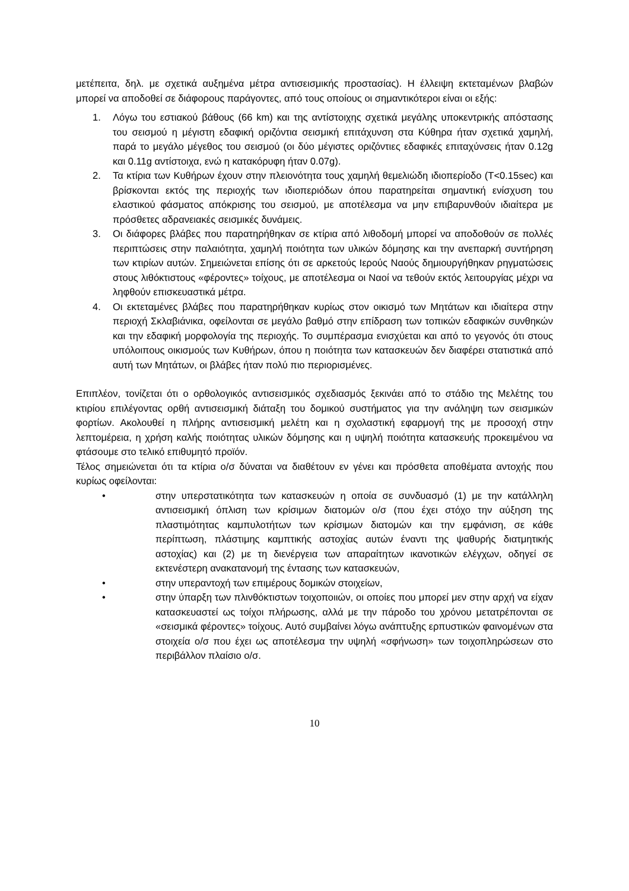μετέπειτα, δηλ. με σχετικά αυξημένα μέτρα αντισεισμικής προστασίας). Η έλλειψη εκτεταμένων βλαβών μπορεί να αποδοθεί σε διάφορους παράγοντες, από τους οποίους οι σημαντικότεροι είναι οι εξής:
1. Λόγω του εστιακού βάθους (66 km) και της αντίστοιχης σχετικά μεγάλης υποκεντρικής απόστασης του σεισμού η μέγιστη εδαφική οριζόντια σεισμική επιτάχυνση στα Κύθηρα ήταν σχετικά χαμηλή, παρά το μεγάλο μέγεθος του σεισμού (οι δύο μέγιστες οριζόντιες εδαφικές επιταχύνσεις ήταν 0.12g και 0.11g αντίστοιχα, ενώ η κατακόρυφη ήταν 0.07g).
2. Τα κτίρια των Κυθήρων έχουν στην πλειονότητα τους χαμηλή θεμελιώδη ιδιοπερίοδο (T<0.15sec) και βρίσκονται εκτός της περιοχής των ιδιοπεριόδων όπου παρατηρείται σημαντική ενίσχυση του ελαστικού φάσματος απόκρισης του σεισμού, με αποτέλεσμα να μην επιβαρυνθούν ιδιαίτερα με πρόσθετες αδρανειακές σεισμικές δυνάμεις.
3. Οι διάφορες βλάβες που παρατηρήθηκαν σε κτίρια από λιθοδομή μπορεί να αποδοθούν σε πολλές περιπτώσεις στην παλαιότητα, χαμηλή ποιότητα των υλικών δόμησης και την ανεπαρκή συντήρηση των κτιρίων αυτών. Σημειώνεται επίσης ότι σε αρκετούς Ιερούς Ναούς δημιουργήθηκαν ρηγματώσεις στους λιθόκτιστους «φέροντες» τοίχους, με αποτέλεσμα οι Ναοί να τεθούν εκτός λειτουργίας μέχρι να ληφθούν επισκευαστικά μέτρα.
4. Οι εκτεταμένες βλάβες που παρατηρήθηκαν κυρίως στον οικισμό των Μητάτων και ιδιαίτερα στην περιοχή Σκλαβιάνικα, οφείλονται σε μεγάλο βαθμό στην επίδραση των τοπικών εδαφικών συνθηκών και την εδαφική μορφολογία της περιοχής. Το συμπέρασμα ενισχύεται και από το γεγονός ότι στους υπόλοιπους οικισμούς των Κυθήρων, όπου η ποιότητα των κατασκευών δεν διαφέρει στατιστικά από αυτή των Μητάτων, οι βλάβες ήταν πολύ πιο περιορισμένες.
Επιπλέον, τονίζεται ότι ο ορθολογικός αντισεισμικός σχεδιασμός ξεκινάει από το στάδιο της Μελέτης του κτιρίου επιλέγοντας ορθή αντισεισμική διάταξη του δομικού συστήματος για την ανάληψη των σεισμικών φορτίων. Ακολουθεί η πλήρης αντισεισμική μελέτη και η σχολαστική εφαρμογή της με προσοχή στην λεπτομέρεια, η χρήση καλής ποιότητας υλικών δόμησης και η υψηλή ποιότητα κατασκευής προκειμένου να φτάσουμε στο τελικό επιθυμητό προϊόν.
Τέλος σημειώνεται ότι τα κτίρια ο/σ δύναται να διαθέτουν εν γένει και πρόσθετα αποθέματα αντοχής που κυρίως οφείλονται:
• στην υπερστατικότητα των κατασκευών η οποία σε συνδυασμό (1) με την κατάλληλη αντισεισμική όπλιση των κρίσιμων διατομών ο/σ (που έχει στόχο την αύξηση της πλαστιμότητας καμπυλοτήτων των κρίσιμων διατομών και την εμφάνιση, σε κάθε περίπτωση, πλάστιμης καμπτικής αστοχίας αυτών έναντι της ψαθυρής διατμητικής αστοχίας) και (2) με τη διενέργεια των απαραίτητων ικανοτικών ελέγχων, οδηγεί σε εκτενέστερη ανακατανομή της έντασης των κατασκευών,
• στην υπεραντοχή των επιμέρους δομικών στοιχείων,
• στην ύπαρξη των πλινθόκτιστων τοιχοποιιών, οι οποίες που μπορεί μεν στην αρχή να είχαν κατασκευαστεί ως τοίχοι πλήρωσης, αλλά με την πάροδο του χρόνου μετατρέπονται σε «σεισμικά φέροντες» τοίχους. Αυτό συμβαίνει λόγω ανάπτυξης ερπυστικών φαινομένων στα στοιχεία ο/σ που έχει ως αποτέλεσμα την υψηλή «σφήνωση» των τοιχοπληρώσεων στο περιβάλλον πλαίσιο ο/σ.
10